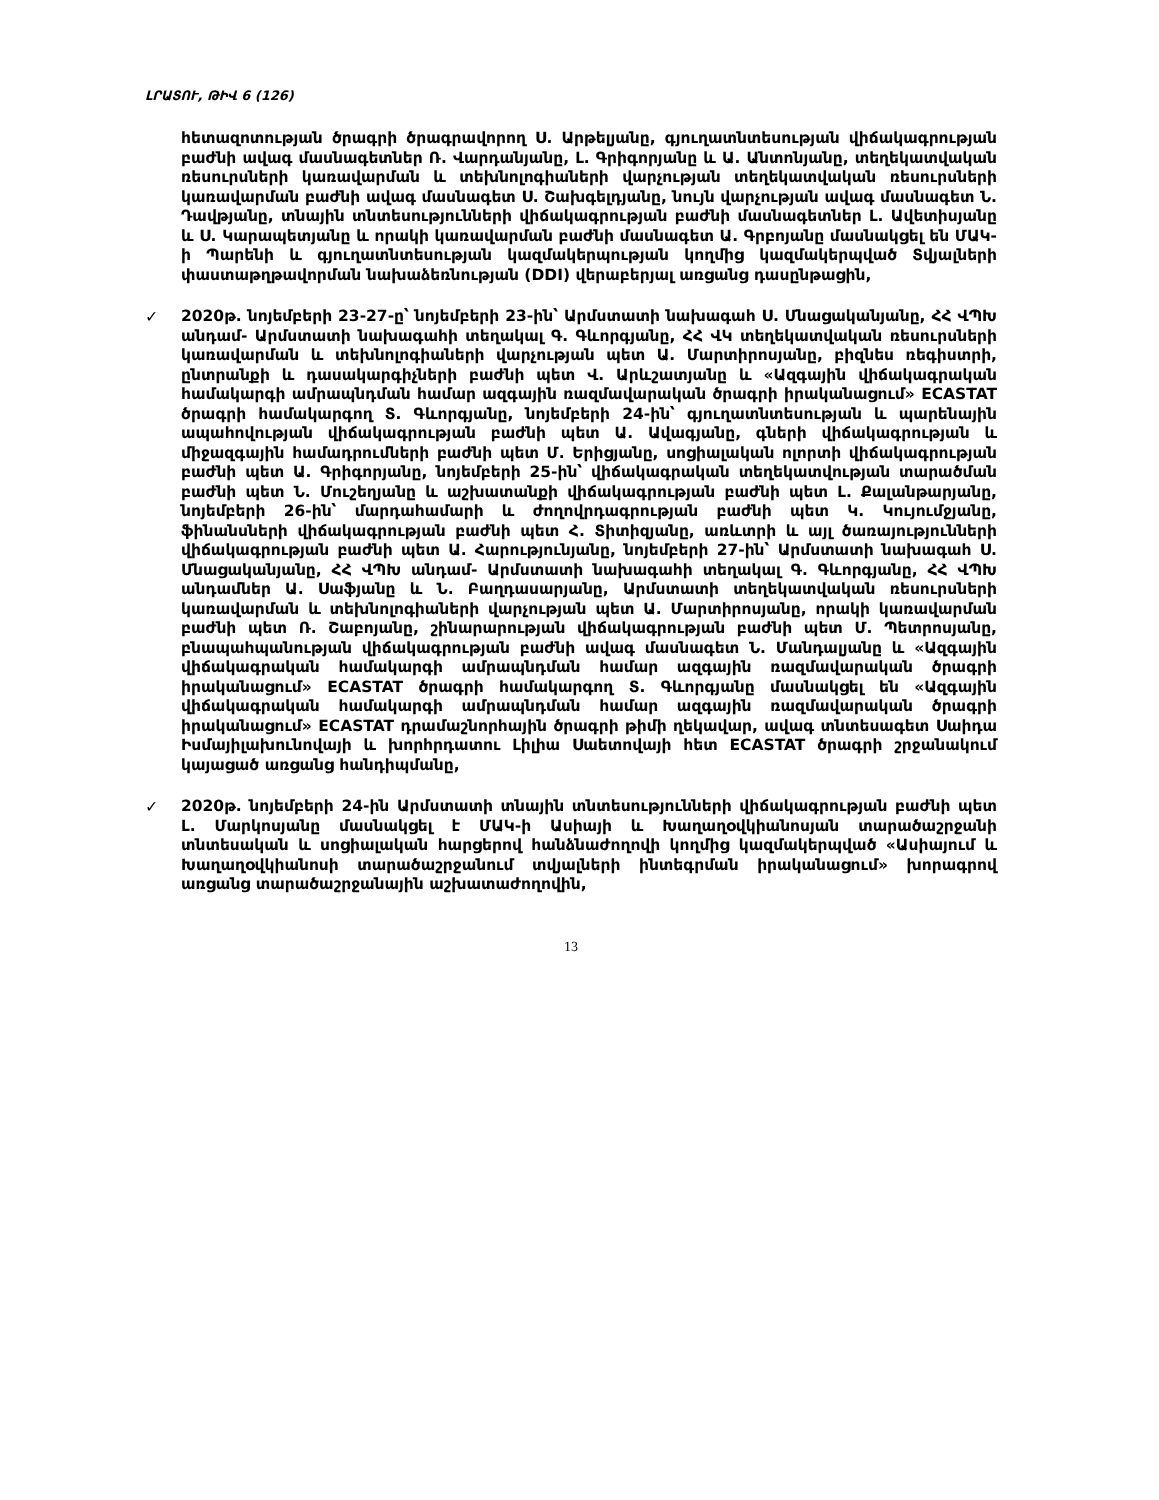ԼՐԱՏՈՒ, ԹԻՎ 6 (126)
հետազոտության ծրագրի ծրագրավորող Ս. Արթելյանը, գյուղատնտեսության վիճակագրության բաժնի ավագ մասնագետներ Ռ. Վարդանյանը, Լ. Գրիգորյանը և Ա. Անտոնյանը, տեղեկատվական ռեսուրսների կառավարման և տեխնոլոգիաների վարչության տեղեկատվական ռեսուրսների կառավարման բաժնի ավագ մասնագետ Ս. Շախգելդյանը, նույն վարչության ավագ մասնագետ Ն. Դավթյանը, տնային տնտեսությունների վիճակագրության բաժնի մասնագետներ Լ. Ավետիսյանը և Ս. Կարապետյանը և որակի կառավարման բաժնի մասնագետ Ա. Գրբոյանը մասնակցել են ՄԱԿ-ի Պարենի և գյուղատնտեսության կազմակերպության կողմից կազմակերպված Տվյալների փաստաթղթավորման նախաձեռնության (DDI) վերաբերյալ առցանց դասընթացին,
✓ 2020թ. նոյեմբերի 23-27-ը՝ նոյեմբերի 23-ին՝ Արմստատի նախագահ Ս. Մնացականյանը, ՀՀ ՎՊԽ անդամ- Արմստատի նախագահի տեղակալ Գ. Գևորգյանը, ՀՀ ՎԿ տեղեկատվական ռեսուրսների կառավարման և տեխնոլոգիաների վարչության պետ Ա. Մարտիրոսյանը, բիզնես ռեգիստրի, ընտրանքի և դասակարգիչների բաժնի պետ Վ. Արևշատյանը և «Ազգային վիճակագրական համակարգի ամրապնդման համար ազգային ռազմավարական ծրագրի իրականացում» ECASTAT ծրագրի համակարգող Տ. Գևորգյանը, նոյեմբերի 24-ին՝ գյուղատնտեսության և պարենային ապահովության վիճակագրության բաժնի պետ Ա. Ավագյանը, գների վիճակագրության և միջազգային համադրումների բաժնի պետ Մ. Երիցյանը, սոցիալական ոլորտի վիճակագրության բաժնի պետ Ա. Գրիգորյանը, նոյեմբերի 25-ին՝ վիճակագրական տեղեկատվության տարածման բաժնի պետ Ն. Մուշեղյանը և աշխատանքի վիճակագրության բաժնի պետ Լ. Քալանթարյանը, նոյեմբերի 26-ին՝ մարդահամարի և ժողովրդագրության բաժնի պետ Կ. Կույումջյանը, ֆինանսների վիճակագրության բաժնի պետ Հ. Տիտիզյանը, առևտրի և այլ ծառայությունների վիճակագրության բաժնի պետ Ա. Հարությունյանը, նոյեմբերի 27-ին՝ Արմստատի նախագահ Ս. Մնացականյանը, ՀՀ ՎՊԽ անդամ- Արմստատի նախագահի տեղակալ Գ. Գևորգյանը, ՀՀ ՎՊԽ անդամներ Ա. Սաֆյանը և Ն. Բաղդասարյանը, Արմստատի տեղեկատվական ռեսուրսների կառավարման և տեխնոլոգիաների վարչության պետ Ա. Մարտիրոսյանը, որակի կառավարման բաժնի պետ Ռ. Շաբոյանը, շինարարության վիճակագրության բաժնի պետ Մ. Պետրոսյանը, բնապահպանության վիճակագրության բաժնի ավագ մասնագետ Ն. Մանդալյանը և «Ազգային վիճակագրական համակարգի ամրապնդման համար ազգային ռազմավարական ծրագրի իրականացում» ECASTAT ծրագրի համակարգող Տ. Գևորգյանը մասնակցել են «Ազգային վիճակագրական համակարգի ամրապնդման համար ազգային ռազմավարական ծրագրի իրականացում» ECASTAT դրամաշնորհային ծրագրի թիմի ղեկավար, ավագ տնտեսագետ Սաիդա Իսմայիլախունովայի և խորհրդատու Լիլիա Սաետովայի հետ ECASTAT ծրագրի շրջանակում կայացած առցանց հանդիպմանը,
✓ 2020թ. նոյեմբերի 24-ին Արմստատի տնային տնտեսությունների վիճակագրության բաժնի պետ Լ. Մարկոսյանը մասնակցել է ՄԱԿ-ի Ասիայի և Խաղաղօվկիանոսյան տարածաշրջանի տնտեսական և սոցիալական հարցերով հանձնաժողովի կողմից կազմակերպված «Ասիայում և Խաղաղօվկիանոսի տարածաշրջանում տվյալների ինտեգրման իրականացում» խորագրով առցանց տարածաշրջանային աշխատաժողովին,
13